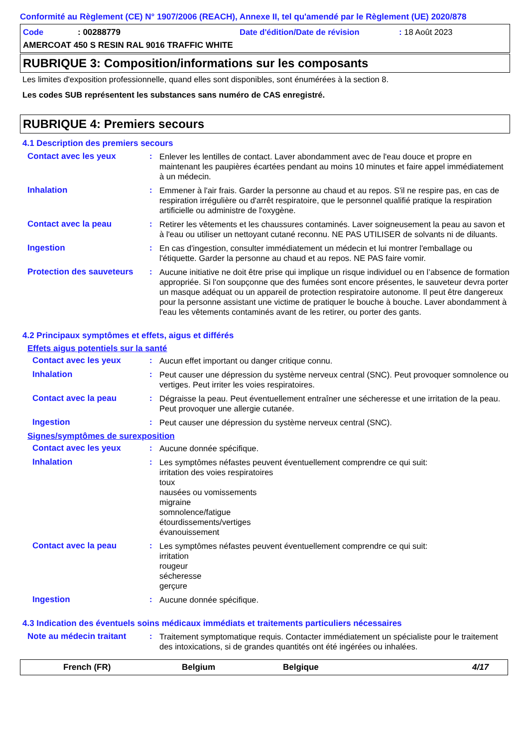Conformité au Règlement (CE) N° 1907/2006 (REACH), Annexe II, tel qu'amendé par le Règlement (UE) 2020/878
Code: 00288779 Date d'édition/Date de révision: 18 Août 2023
AMERCOAT 450 S RESIN RAL 9016 TRAFFIC WHITE
RUBRIQUE 3: Composition/informations sur les composants
Les limites d'exposition professionnelle, quand elles sont disponibles, sont énumérées à la section 8.
Les codes SUB représentent les substances sans numéro de CAS enregistré.
RUBRIQUE 4: Premiers secours
4.1 Description des premiers secours
Contact avec les yeux :
Enlever les lentilles de contact. Laver abondamment avec de l'eau douce et propre en maintenant les paupières écartées pendant au moins 10 minutes et faire appel immédiatement à un médecin.
Inhalation :
Emmener à l'air frais. Garder la personne au chaud et au repos. S'il ne respire pas, en cas de respiration irrégulière ou d'arrêt respiratoire, que le personnel qualifié pratique la respiration artificielle ou administre de l'oxygène.
Contact avec la peau :
Retirer les vêtements et les chaussures contaminés. Laver soigneusement la peau au savon et à l'eau ou utiliser un nettoyant cutané reconnu. NE PAS UTILISER de solvants ni de diluants.
Ingestion :
En cas d'ingestion, consulter immédiatement un médecin et lui montrer l'emballage ou l'étiquette. Garder la personne au chaud et au repos. NE PAS faire vomir.
Protection des sauveteurs
:
Aucune initiative ne doit être prise qui implique un risque individuel ou en l’absence de formation appropriée. Si l'on soupçonne que des fumées sont encore présentes, le sauveteur devra porter un masque adéquat ou un appareil de protection respiratoire autonome. Il peut être dangereux pour la personne assistant une victime de pratiquer le bouche à bouche. Laver abondamment à l'eau les vêtements contaminés avant de les retirer, ou porter des gants.
4.2 Principaux symptômes et effets, aigus et différés
Effets aigus potentiels sur la santé
Contact avec les yeux :
Aucun effet important ou danger critique connu.
Inhalation :
Peut causer une dépression du système nerveux central (SNC). Peut provoquer somnolence ou vertiges. Peut irriter les voies respiratoires.
Contact avec la peau :
Dégraisse la peau. Peut éventuellement entraîner une sécheresse et une irritation de la peau. Peut provoquer une allergie cutanée.
Ingestion :
Peut causer une dépression du système nerveux central (SNC).
Signes/symptômes de surexposition
Contact avec les yeux :
Aucune donnée spécifique.
Inhalation :
Les symptômes néfastes peuvent éventuellement comprendre ce qui suit:
irritation des voies respiratoires
toux
nausées ou vomissements
migraine
somnolence/fatigue
étourdissements/vertiges
évanouissement
Contact avec la peau :
Les symptômes néfastes peuvent éventuellement comprendre ce qui suit:
irritation
rougeur
sécheresse
gerçure
Ingestion :
Aucune donnée spécifique.
4.3 Indication des éventuels soins médicaux immédiats et traitements particuliers nécessaires
Note au médecin traitant :
Traitement symptomatique requis. Contacter immédiatement un spécialiste pour le traitement des intoxications, si de grandes quantités ont été ingérées ou inhalées.
French (FR) Belgium Belgique 4/17